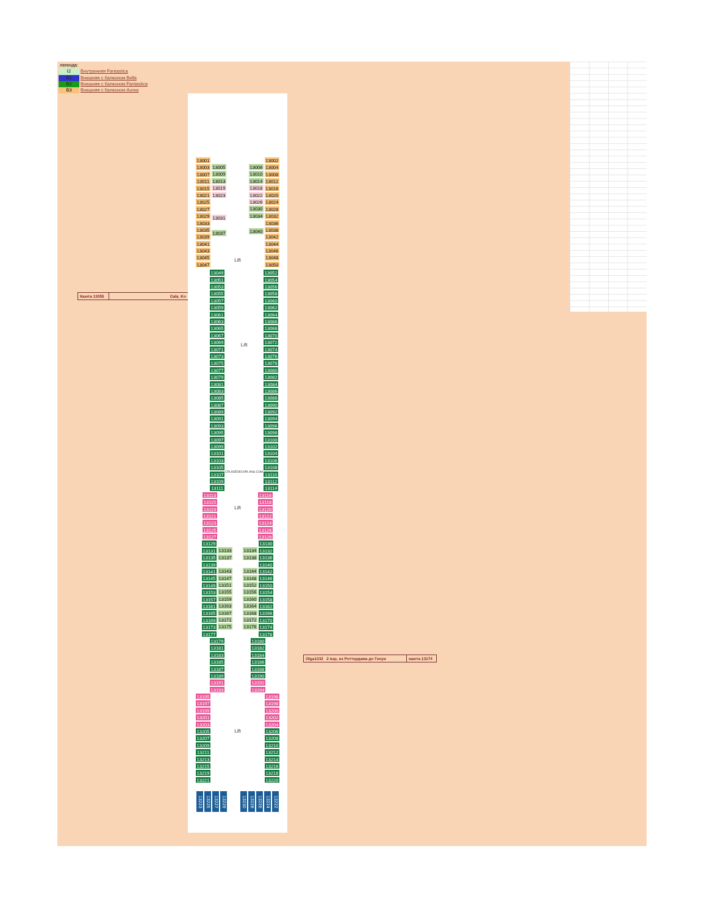| легенда: | |
| I2 | Внутренняя Fantastica |
| B1 | Внешняя с балконом Bella |
| B2 | Внешняя с балконом Fantastica |
| B3 | Внешняя с балконом Aurea |
Каюта 13055 Gala_Ko
Olga1332 2 взр, из Роттердама до Генуи каюта 13174
13001
13003
13007
13011
13015
13021
13025
13027
13029
13033
13035
13039
13041
13043
13045
13047
13005
13009
13013
13019
13023
13031
13037
Lift
13006
13010
13014
13018
13022
13026
13030
13034
13040
13002
13004
13008
13012
13016
13020
13024
13028
13032
13036
13038
13042
13044
13046
13048
13050
13049
13051
13053
13055
13057
13059
13061
13063
13065
13067
13069
13071
13073
13075
13077
13079
13081
13083
13085
13087
13089
13091
13093
13095
13097
13099
13101
13103
13105
13107
13109
13111
Lift
CRUISEDECKPLANS.COM
13052
13054
13056
13058
13060
13062
13064
13066
13068
13070
13072
13074
13076
13078
13080
13082
13084
13086
13088
13090
13092
13094
13096
13098
13100
13102
13104
13106
13108
13110
13112
13114
13113
13115
13119
13121
13123
13125
13127
Lift
13116
13118
13120
13122
13124
13126
13128
13129
13131
13135
13139
13141
13145
13149
13153
13157
13161
13165
13169
13173
13177
13133
13137
13143
13147
13151
13155
13159
13163
13167
13171
13175
13134
13138
13144
13148
13152
13156
13160
13164
13168
13172
13176
13130
13132
13136
13140
13142
13146
13150
13154
13158
13162
13166
13170
13174
13178
13179
13181
13183
13185
13187
13189
13191
13193
13180
13182
13184
13186
13188
13190
13192
13194
13195
13197
13199
13201
13203
13205
13207
13209
13211
13213
13215
13219
13221
Lift
13196
13198
13200
13202
13204
13206
13208
13210
13212
13214
13216
13218
13220
13223
13225
13227
13229
13230
13228
13226
13224
13222